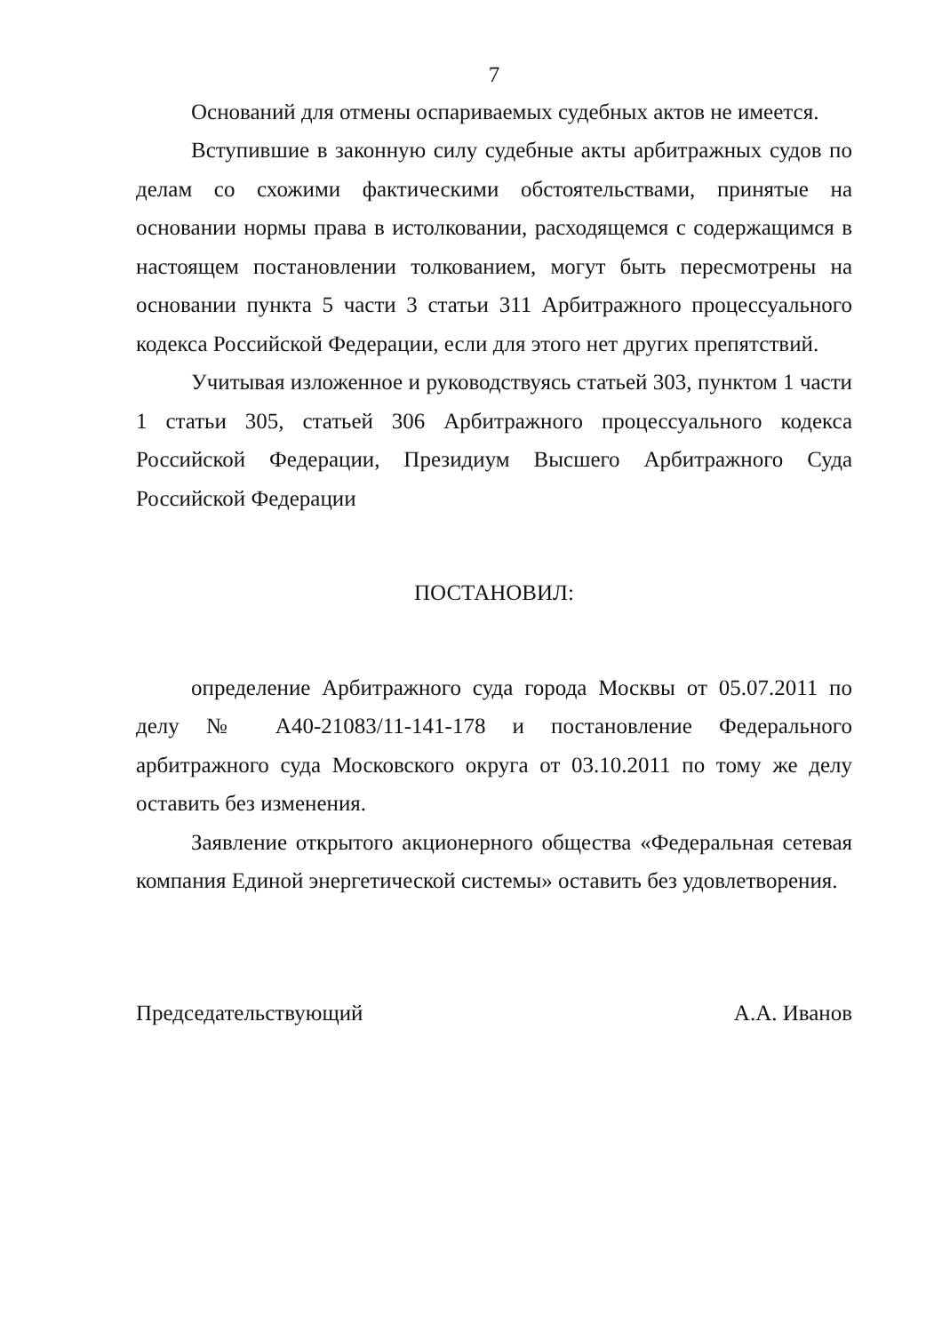7
Оснований для отмены оспариваемых судебных актов не имеется.
Вступившие в законную силу судебные акты арбитражных судов по делам со схожими фактическими обстоятельствами, принятые на основании нормы права в истолковании, расходящемся с содержащимся в настоящем постановлении толкованием, могут быть пересмотрены на основании пункта 5 части 3 статьи 311 Арбитражного процессуального кодекса Российской Федерации, если для этого нет других препятствий.
Учитывая изложенное и руководствуясь статьей 303, пунктом 1 части 1 статьи 305, статьей 306 Арбитражного процессуального кодекса Российской Федерации, Президиум Высшего Арбитражного Суда Российской Федерации
ПОСТАНОВИЛ:
определение Арбитражного суда города Москвы от 05.07.2011 по делу № А40-21083/11-141-178 и постановление Федерального арбитражного суда Московского округа от 03.10.2011 по тому же делу оставить без изменения.
Заявление открытого акционерного общества «Федеральная сетевая компания Единой энергетической системы» оставить без удовлетворения.
Председательствующий А.А. Иванов